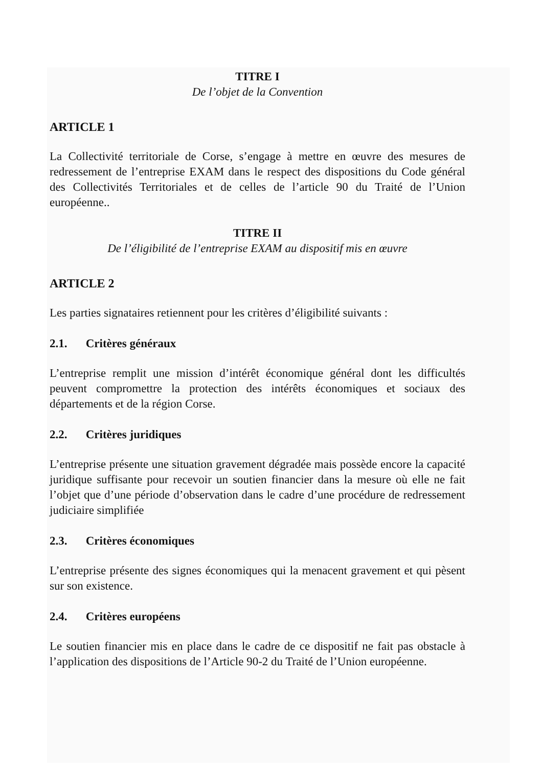TITRE I
De l’objet de la Convention
ARTICLE 1
La Collectivité territoriale de Corse, s’engage à mettre en œuvre des mesures de redressement de l’entreprise EXAM dans le respect des dispositions du Code général des Collectivités Territoriales et de celles de l’article 90 du Traité de l’Union européenne..
TITRE II
De l’éligibilité de l’entreprise EXAM au dispositif mis en œuvre
ARTICLE 2
Les parties signataires retiennent pour les critères d’éligibilité suivants :
2.1. Critères généraux
L’entreprise remplit une mission d’intérêt économique général dont les difficultés peuvent compromettre la protection des intérêts économiques et sociaux des départements et de la région Corse.
2.2. Critères juridiques
L’entreprise présente une situation gravement dégradée mais possède encore la capacité juridique suffisante pour recevoir un soutien financier dans la mesure où elle ne fait l’objet que d’une période d’observation dans le cadre d’une procédure de redressement judiciaire simplifiée
2.3. Critères économiques
L’entreprise présente des signes économiques qui la menacent gravement et qui pèsent sur son existence.
2.4. Critères européens
Le soutien financier mis en place dans le cadre de ce dispositif ne fait pas obstacle à l’application des dispositions de l’Article 90-2 du Traité de l’Union européenne.